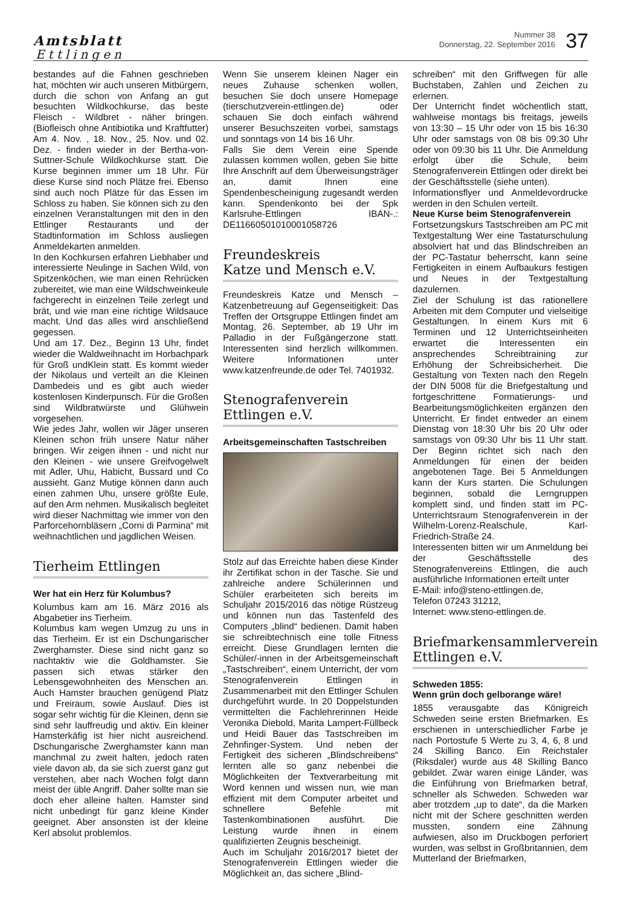Amtsblatt
Ettlingen
Nummer 38
Donnerstag, 22. September 2016
37
bestandes auf die Fahnen geschrieben hat, möchten wir auch unseren Mitbürgern, durch die schon von Anfang an gut besuchten Wildkochkurse, das beste Fleisch - Wildbret - näher bringen. (Biofleisch ohne Antibiotika und Kraftfutter) Am 4. Nov. , 18. Nov., 25. Nov. und 02. Dez. - finden wieder in der Bertha-von-Suttner-Schule Wildkochkurse statt. Die Kurse beginnen immer um 18 Uhr. Für diese Kurse sind noch Plätze frei. Ebenso sind auch noch Plätze für das Essen im Schloss zu haben. Sie können sich zu den einzelnen Veranstaltungen mit den in den Ettlinger Restaurants und der Stadtinformation im Schloss ausliegen Anmeldekarten anmelden.
In den Kochkursen erfahren Liebhaber und interessierte Neulinge in Sachen Wild, von Spitzenköchen, wie man einen Rehrücken zubereitet, wie man eine Wildschweinkeule fachgerecht in einzelnen Teile zerlegt und brät, und wie man eine richtige Wildsauce macht. Und das alles wird anschließend gegessen.
Und am 17. Dez., Beginn 13 Uhr, findet wieder die Waldweihnacht im Horbachpark für Groß undKlein statt. Es kommt wieder der Nikolaus und verteilt an die Kleinen Dambedeis und es gibt auch wieder kostenlosen Kinderpunsch. Für die Großen sind Wildbratwürste und Glühwein vorgesehen.
Wie jedes Jahr, wollen wir Jäger unseren Kleinen schon früh unsere Natur näher bringen. Wir zeigen ihnen - und nicht nur den Kleinen - wie unsere Greifvogelwelt mit Adler, Uhu, Habicht, Bussard und Co aussieht. Ganz Mutige können dann auch einen zahmen Uhu, unsere größte Eule, auf den Arm nehmen. Musikalisch begleitet wird dieser Nachmittag wie immer von den Parforcehornbläsern „Corni di Parmina“ mit weihnachtlichen und jagdlichen Weisen.
Tierheim Ettlingen
Wer hat ein Herz für Kolumbus?
Kolumbus kam am 16. März 2016 als Abgabetier ins Tierheim.
Kolumbus kam wegen Umzug zu uns in das Tierheim. Er ist ein Dschungarischer Zwerghamster. Diese sind nicht ganz so nachtaktiv wie die Goldhamster. Sie passen sich etwas stärker den Lebensgewohnheiten des Menschen an. Auch Hamster brauchen genügend Platz und Freiraum, sowie Auslauf. Dies ist sogar sehr wichtig für die Kleinen, denn sie sind sehr lauffreudig und aktiv. Ein kleiner Hamsterkäfig ist hier nicht ausreichend. Dschungarische Zwerghamster kann man manchmal zu zweit halten, jedoch raten viele davon ab, da sie sich zuerst ganz gut verstehen, aber nach Wochen folgt dann meist der üble Angriff. Daher sollte man sie doch eher alleine halten. Hamster sind nicht unbedingt für ganz kleine Kinder geeignet. Aber ansonsten ist der kleine Kerl absolut problemlos.
Wenn Sie unserem kleinen Nager ein neues Zuhause schenken wollen, besuchen Sie doch unsere Homepage (tierschutzverein-ettlingen.de) oder schauen Sie doch einfach während unserer Besuchszeiten vorbei, samstags und sonntags von 14 bis 16 Uhr.
Falls Sie dem Verein eine Spende zulassen kommen wollen, geben Sie bitte Ihre Anschrift auf dem Überweisungsträger an, damit Ihnen eine Spendenbescheinigung zugesandt werden kann. Spendenkonto bei der Spk Karlsruhe-Ettlingen IBAN-.: DE11660501010001058726
Freundeskreis
Katze und Mensch e.V.
Freundeskreis Katze und Mensch – Katzenbetreuung auf Gegenseitigkeit: Das Treffen der Ortsgruppe Ettlingen findet am Montag, 26. September, ab 19 Uhr im Palladio in der Fußgängerzone statt. Interessenten sind herzlich willkommen. Weitere Informationen unter www.katzenfreunde.de oder Tel. 7401932.
Stenografenverein
Ettlingen e.V.
Arbeitsgemeinschaften Tastschreiben
Stolz auf das Erreichte haben diese Kinder ihr Zertifikat schon in der Tasche. Sie und zahlreiche andere Schülerinnen und Schüler erarbeiteten sich bereits im Schuljahr 2015/2016 das nötige Rüstzeug und können nun das Tastenfeld des Computers „blind“ bedienen. Damit haben sie schreibtechnisch eine tolle Fitness erreicht. Diese Grundlagen lernten die Schüler/-innen in der Arbeitsgemeinschaft „Tastschreiben“, einem Unterricht, der vom Stenografenverein Ettlingen in Zusammenarbeit mit den Ettlinger Schulen durchgeführt wurde. In 20 Doppelstunden vermittelten die Fachlehrerinnen Heide Veronika Diebold, Marita Lampert-Füllbeck und Heidi Bauer das Tastschreiben im Zehnfinger-System. Und neben der Fertigkeit des sicheren „Blindschreibens“ lernten alle so ganz nebenbei die Möglichkeiten der Textverarbeitung mit Word kennen und wissen nun, wie man effizient mit dem Computer arbeitet und schnellere Befehle mit Tastenkombinationen ausführt. Die Leistung wurde ihnen in einem qualifizierten Zeugnis bescheinigt.
Auch im Schuljahr 2016/2017 bietet der Stenografenverein Ettlingen wieder die Möglichkeit an, das sichere „Blind-
schreiben“ mit den Griffwegen für alle Buchstaben, Zahlen und Zeichen zu erlernen.
Der Unterricht findet wöchentlich statt, wahlweise montags bis freitags, jeweils von 13:30 – 15 Uhr oder von 15 bis 16:30 Uhr oder samstags von 08 bis 09:30 Uhr oder von 09:30 bis 11 Uhr. Die Anmeldung erfolgt über die Schule, beim Stenografenverein Ettlingen oder direkt bei der Geschäftsstelle (siehe unten).
Informationsflyer und Anmeldevordrucke werden in den Schulen verteilt.
Neue Kurse beim Stenografenverein
Fortsetzungskurs Tastschreiben am PC mit Textgestaltung Wer eine Tastaturschulung absolviert hat und das Blindschreiben an der PC-Tastatur beherrscht, kann seine Fertigkeiten in einem Aufbaukurs festigen und Neues in der Textgestaltung dazulernen.
Ziel der Schulung ist das rationellere Arbeiten mit dem Computer und vielseitige Gestaltungen. In einem Kurs mit 6 Terminen und 12 Unterrichtseinheiten erwartet die Interessenten ein ansprechendes Schreibtraining zur Erhöhung der Schreibsicherheit. Die Gestaltung von Texten nach den Regeln der DIN 5008 für die Briefgestaltung und fortgeschrittene Formatierungs- und Bearbeitungsmöglichkeiten ergänzen den Unterricht. Er findet entweder an einem Dienstag von 18:30 Uhr bis 20 Uhr oder samstags von 09:30 Uhr bis 11 Uhr statt. Der Beginn richtet sich nach den Anmeldungen für einen der beiden angebotenen Tage. Bei 5 Anmeldungen kann der Kurs starten. Die Schulungen beginnen, sobald die Lerngruppen komplett sind, und finden statt im PC-Unterrichtsraum Stenografenverein in der Wilhelm-Lorenz-Realschule, Karl-Friedrich-Straße 24.
Interessenten bitten wir um Anmeldung bei der Geschäftsstelle des Stenografenvereins Ettlingen, die auch ausführliche Informationen erteilt unter
E-Mail: info@steno-ettlingen.de,
Telefon 07243 31212,
Internet: www.steno-ettlingen.de.
Briefmarkensammlerverein
Ettlingen e.V.
Schweden 1855:
Wenn grün doch gelborange wäre!
1855 verausgabte das Königreich Schweden seine ersten Briefmarken. Es erschienen in unterschiedlicher Farbe je nach Portostufe 5 Werte zu 3, 4, 6, 8 und 24 Skilling Banco. Ein Reichstaler (Riksdaler) wurde aus 48 Skilling Banco gebildet. Zwar waren einige Länder, was die Einführung von Briefmarken betraf, schneller als Schweden. Schweden war aber trotzdem „up to date“, da die Marken nicht mit der Schere geschnitten werden mussten, sondern eine Zähnung aufwiesen, also im Druckbogen perforiert wurden, was selbst in Großbritannien, dem Mutterland der Briefmarken,